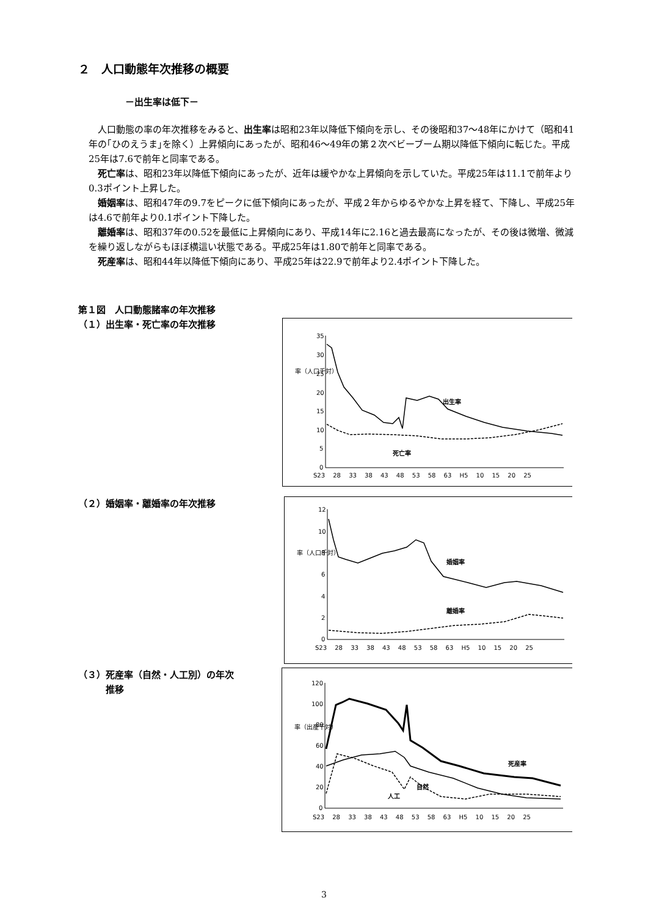２　人口動態年次推移の概要
－出生率は低下－
人口動態の率の年次推移をみると、出生率は昭和23年以降低下傾向を示し、その後昭和37～48年にかけて（昭和41年の｢ひのえうま｣を除く）上昇傾向にあったが、昭和46～49年の第２次ベビーブーム期以降低下傾向に転じた。平成25年は7.6で前年と同率である。
死亡率は、昭和23年以降低下傾向にあったが、近年は緩やかな上昇傾向を示していた。平成25年は11.1で前年より0.3ポイント上昇した。
婚姻率は、昭和47年の9.7をピークに低下傾向にあったが、平成２年からゆるやかな上昇を経て、下降し、平成25年は4.6で前年より0.1ポイント下降した。
離婚率は、昭和37年の0.52を最低に上昇傾向にあり、平成14年に2.16と過去最高になったが、その後は微増、微減を繰り返しながらもほぼ横這い状態である。平成25年は1.80で前年と同率である。
死産率は、昭和44年以降低下傾向にあり、平成25年は22.9で前年より2.4ポイント下降した。
第１図　人口動態諸率の年次推移
（１）出生率・死亡率の年次推移
35
30
25
20
15
10
5
0
率（人口千対）
出生率
死亡率
S23　 28　 33　 38　 43　 48　 53　 58　 63　 H5　 10　 15　 20　 25
（２）婚姻率・離婚率の年次推移
12
10
8
6
4
2
0
率（人口千対）
婚姻率
離婚率
S23　 28　 33　 38　 43　 48　 53　 58　 63　 H5　 10　 15　 20　 25
（３）死産率（自然・人工別）の年次
　　　推移
120
100
80
60
40
20
0
率（出産千対）
死産率
自然
人工
S23　 28　 33　 38　 43　 48　 53　 58　 63　 H5　 10　 15　 20　 25
3